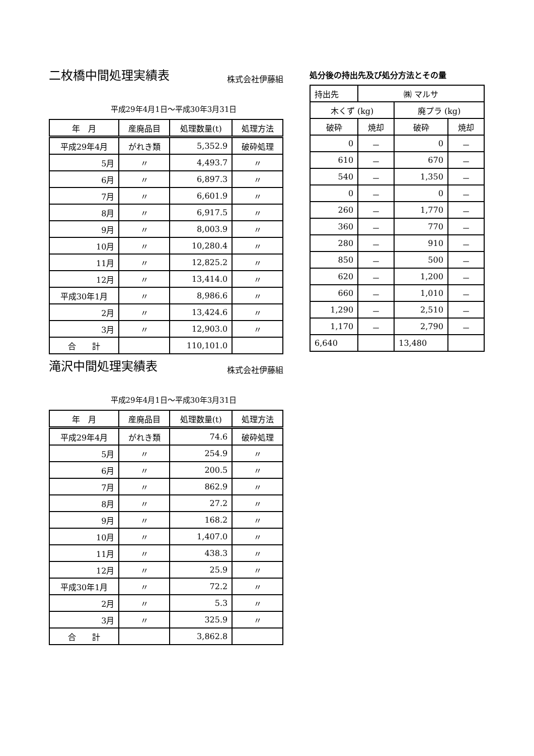二枚橋中間処理実績表
株式会社伊藤組
平成29年4月1日～平成30年3月31日
| 年 月 | 産廃品目 | 処理数量(t) | 処理方法 |
| --- | --- | --- | --- |
| 平成29年4月 | がれき類 | 5,352.9 | 破砕処理 |
| 5月 | 〃 | 4,493.7 | 〃 |
| 6月 | 〃 | 6,897.3 | 〃 |
| 7月 | 〃 | 6,601.9 | 〃 |
| 8月 | 〃 | 6,917.5 | 〃 |
| 9月 | 〃 | 8,003.9 | 〃 |
| 10月 | 〃 | 10,280.4 | 〃 |
| 11月 | 〃 | 12,825.2 | 〃 |
| 12月 | 〃 | 13,414.0 | 〃 |
| 平成30年1月 | 〃 | 8,986.6 | 〃 |
| 2月 | 〃 | 13,424.6 | 〃 |
| 3月 | 〃 | 12,903.0 | 〃 |
| 合 計 | | 110,101.0 | |
滝沢中間処理実績表
株式会社伊藤組
平成29年4月1日～平成30年3月31日
| 年 月 | 産廃品目 | 処理数量(t) | 処理方法 |
| --- | --- | --- | --- |
| 平成29年4月 | がれき類 | 74.6 | 破砕処理 |
| 5月 | 〃 | 254.9 | 〃 |
| 6月 | 〃 | 200.5 | 〃 |
| 7月 | 〃 | 862.9 | 〃 |
| 8月 | 〃 | 27.2 | 〃 |
| 9月 | 〃 | 168.2 | 〃 |
| 10月 | 〃 | 1,407.0 | 〃 |
| 11月 | 〃 | 438.3 | 〃 |
| 12月 | 〃 | 25.9 | 〃 |
| 平成30年1月 | 〃 | 72.2 | 〃 |
| 2月 | 〃 | 5.3 | 〃 |
| 3月 | 〃 | 325.9 | 〃 |
| 合 計 | | 3,862.8 | |
処分後の持出先及び処分方法とその量
| 持出先 | ㈱ マルサ | | |
| 木くず (kg) | | 廃プラ (kg) | |
| 破砕 | 焼却 | 破砕 | 焼却 |
| 0 | － | 0 | － |
| 610 | － | 670 | － |
| 540 | － | 1,350 | － |
| 0 | － | 0 | － |
| 260 | － | 1,770 | － |
| 360 | － | 770 | － |
| 280 | － | 910 | － |
| 850 | － | 500 | － |
| 620 | － | 1,200 | － |
| 660 | － | 1,010 | － |
| 1,290 | － | 2,510 | － |
| 1,170 | － | 2,790 | － |
| 6,640 | | 13,480 | |